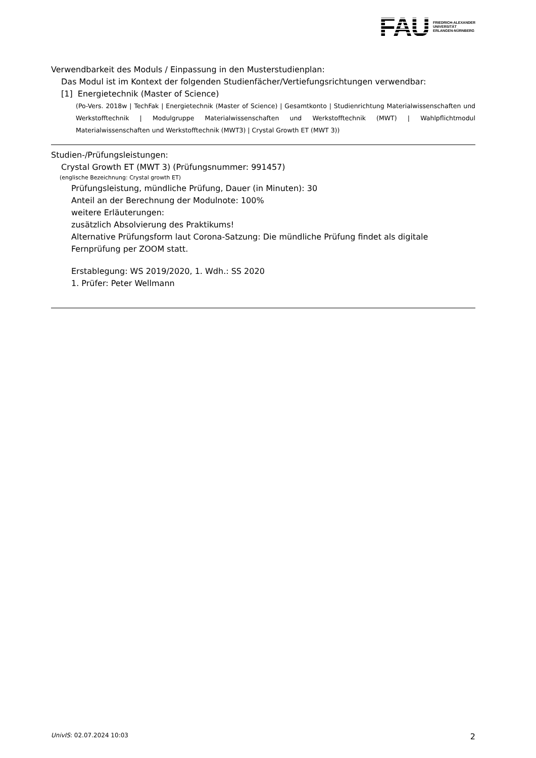FAU
FRIEDRICH-ALEXANDER
UNIVERSITÄT
ERLANGEN-NÜRNBERG
Verwendbarkeit des Moduls / Einpassung in den Musterstudienplan:
Das Modul ist im Kontext der folgenden Studienfächer/Vertiefungsrichtungen verwendbar:
[1] Energietechnik (Master of Science)
(Po-Vers. 2018w | TechFak | Energietechnik (Master of Science) | Gesamtkonto | Studienrichtung Materialwissenschaften und Werkstofftechnik | Modulgruppe Materialwissenschaften und Werkstofftechnik (MWT) | Wahlpflichtmodul Materialwissenschaften und Werkstofftechnik (MWT3) | Crystal Growth ET (MWT 3))
Studien-/Prüfungsleistungen:
Crystal Growth ET (MWT 3) (Prüfungsnummer: 991457)
(englische Bezeichnung: Crystal growth ET)
Prüfungsleistung, mündliche Prüfung, Dauer (in Minuten): 30
Anteil an der Berechnung der Modulnote: 100%
weitere Erläuterungen:
zusätzlich Absolvierung des Praktikums!
Alternative Prüfungsform laut Corona-Satzung: Die mündliche Prüfung findet als digitale Fernprüfung per ZOOM statt.
Erstablegung: WS 2019/2020, 1. Wdh.: SS 2020
1. Prüfer: Peter Wellmann
UnivIS: 02.07.2024 10:03 2